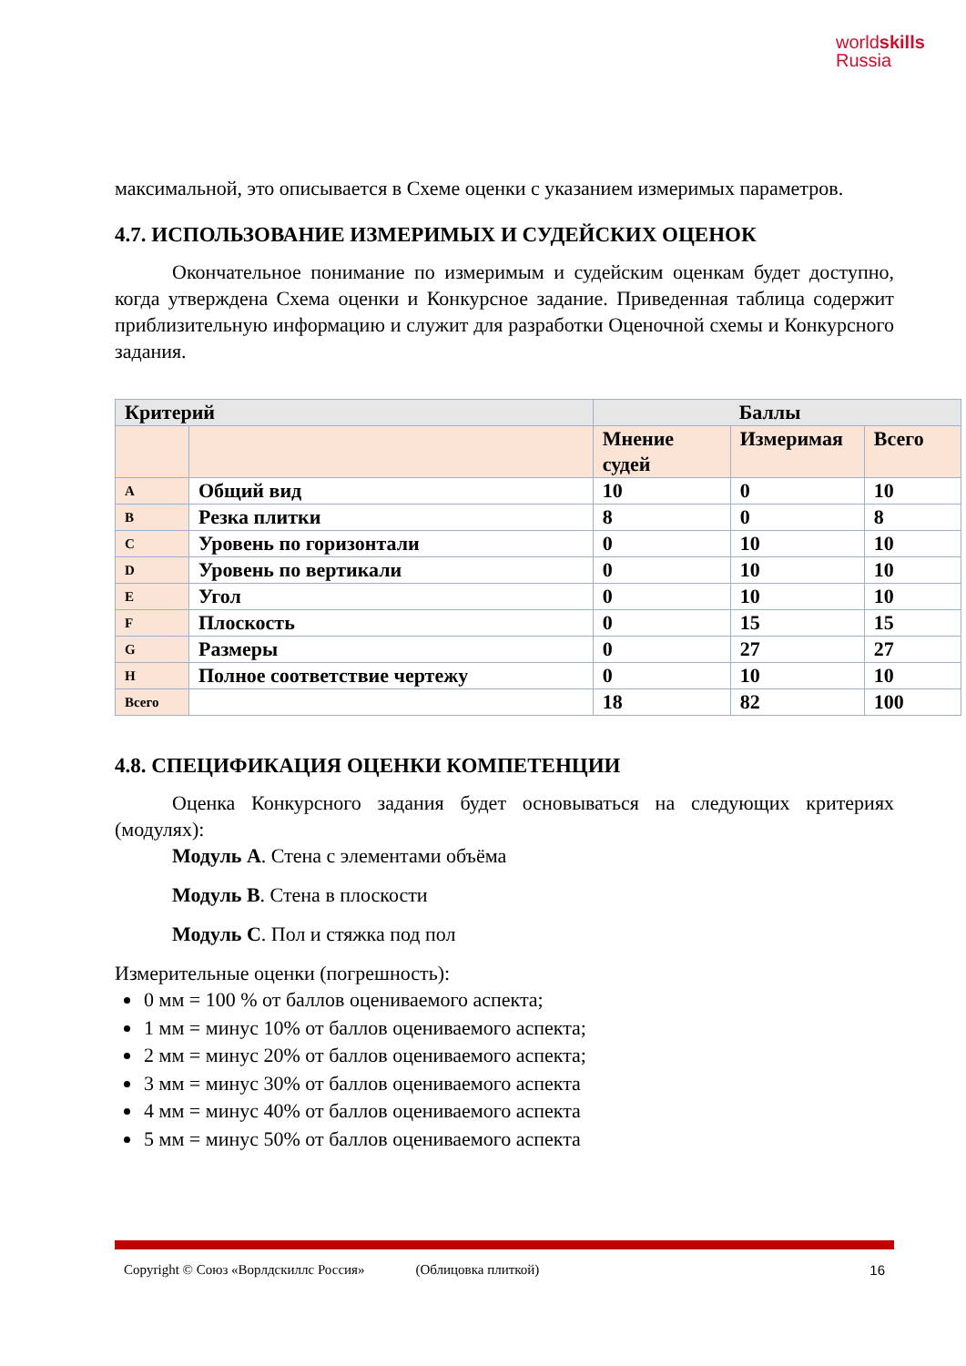worldskills
Russia
максимальной, это описывается в Схеме оценки с указанием измеримых параметров.
4.7. ИСПОЛЬЗОВАНИЕ ИЗМЕРИМЫХ И СУДЕЙСКИХ ОЦЕНОК
Окончательное понимание по измеримым и судейским оценкам будет доступно, когда утверждена Схема оценки и Конкурсное задание. Приведенная таблица содержит приблизительную информацию и служит для разработки Оценочной схемы и Конкурсного задания.
| Критерий | | Баллы | | |
| | | Мнение судей | Измеримая | Всего |
| A | Общий вид | 10 | 0 | 10 |
| B | Резка плитки | 8 | 0 | 8 |
| C | Уровень по горизонтали | 0 | 10 | 10 |
| D | Уровень по вертикали | 0 | 10 | 10 |
| E | Угол | 0 | 10 | 10 |
| F | Плоскость | 0 | 15 | 15 |
| G | Размеры | 0 | 27 | 27 |
| H | Полное соответствие чертежу | 0 | 10 | 10 |
| Всего | | 18 | 82 | 100 |
4.8. СПЕЦИФИКАЦИЯ ОЦЕНКИ КОМПЕТЕНЦИИ
Оценка Конкурсного задания будет основываться на следующих критериях (модулях):
Модуль А. Стена с элементами объёма
Модуль В. Стена в плоскости
Модуль С. Пол и стяжка под пол
Измерительные оценки (погрешность):
0 мм = 100 % от баллов оцениваемого аспекта;
1 мм = минус 10% от баллов оцениваемого аспекта;
2 мм = минус 20% от баллов оцениваемого аспекта;
3 мм = минус 30% от баллов оцениваемого аспекта
4 мм = минус 40% от баллов оцениваемого аспекта
5 мм = минус 50% от баллов оцениваемого аспекта
Copyright © Союз «Ворлдскиллс Россия» (Облицовка плиткой) 16